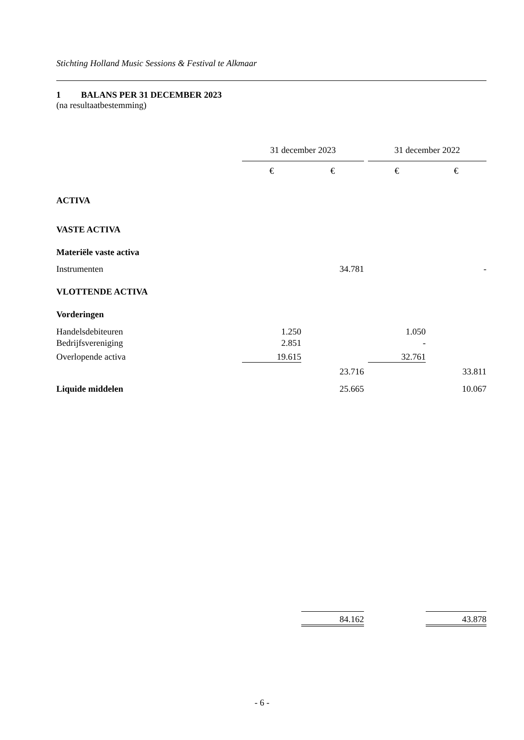Stichting Holland Music Sessions & Festival te Alkmaar
1 BALANS PER 31 DECEMBER 2023
(na resultaatbestemming)
| | 31 december 2023 | | | 31 december 2022 | |
| | € | € | | € | € |
| ACTIVA | | | | | |
| VASTE ACTIVA | | | | | |
| Materiële vaste activa | | | | | |
| Instrumenten | | 34.781 | | | - |
| VLOTTENDE ACTIVA | | | | | |
| Vorderingen | | | | | |
| Handelsdebiteuren | 1.250 | | | 1.050 | |
| Bedrijfsvereniging | 2.851 | | | - | |
| Overlopende activa | 19.615 | | | 32.761 | |
| | | 23.716 | | | 33.811 |
| Liquide middelen | | 25.665 | | | 10.067 |
| | | 84.162 | | | 43.878 |
- 6 -